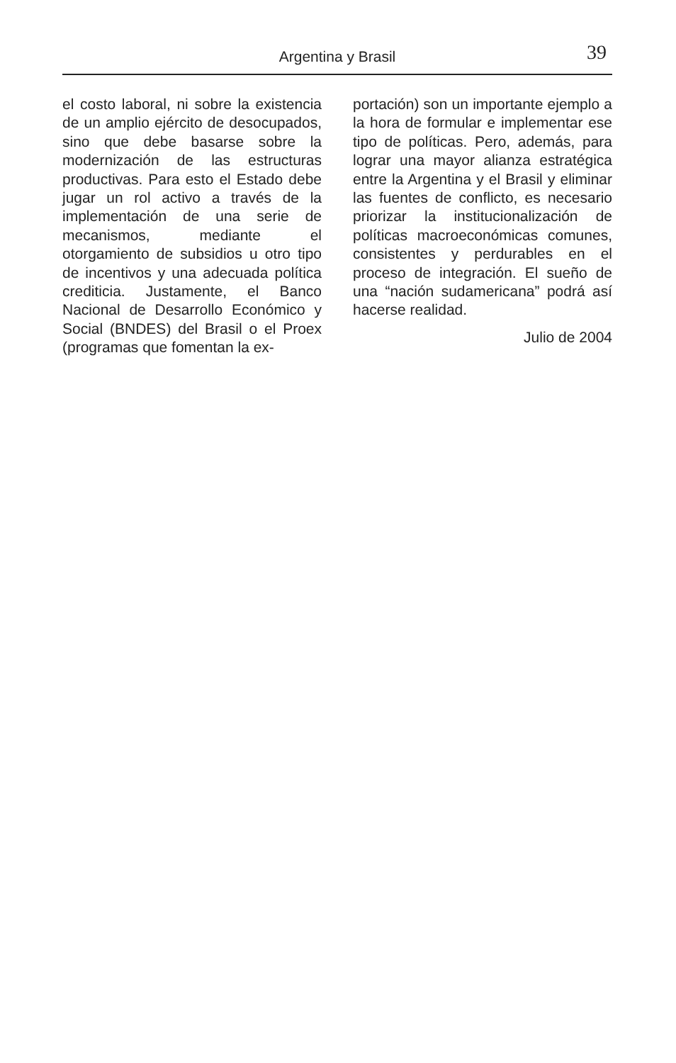Argentina y Brasil 39
el costo laboral, ni sobre la existencia de un amplio ejército de desocupados, sino que debe basarse sobre la modernización de las estructuras productivas. Para esto el Estado debe jugar un rol activo a través de la implementación de una serie de mecanismos, mediante el otorgamiento de subsidios u otro tipo de incentivos y una adecuada política crediticia. Justamente, el Banco Nacional de Desarrollo Económico y Social (BNDES) del Brasil o el Proex (programas que fomentan la ex-
portación) son un importante ejemplo a la hora de formular e implementar ese tipo de políticas. Pero, además, para lograr una mayor alianza estratégica entre la Argentina y el Brasil y eliminar las fuentes de conflicto, es necesario priorizar la institucionalización de políticas macroeconómicas comunes, consistentes y perdurables en el proceso de integración. El sueño de una “nación sudamericana” podrá así hacerse realidad.
Julio de 2004